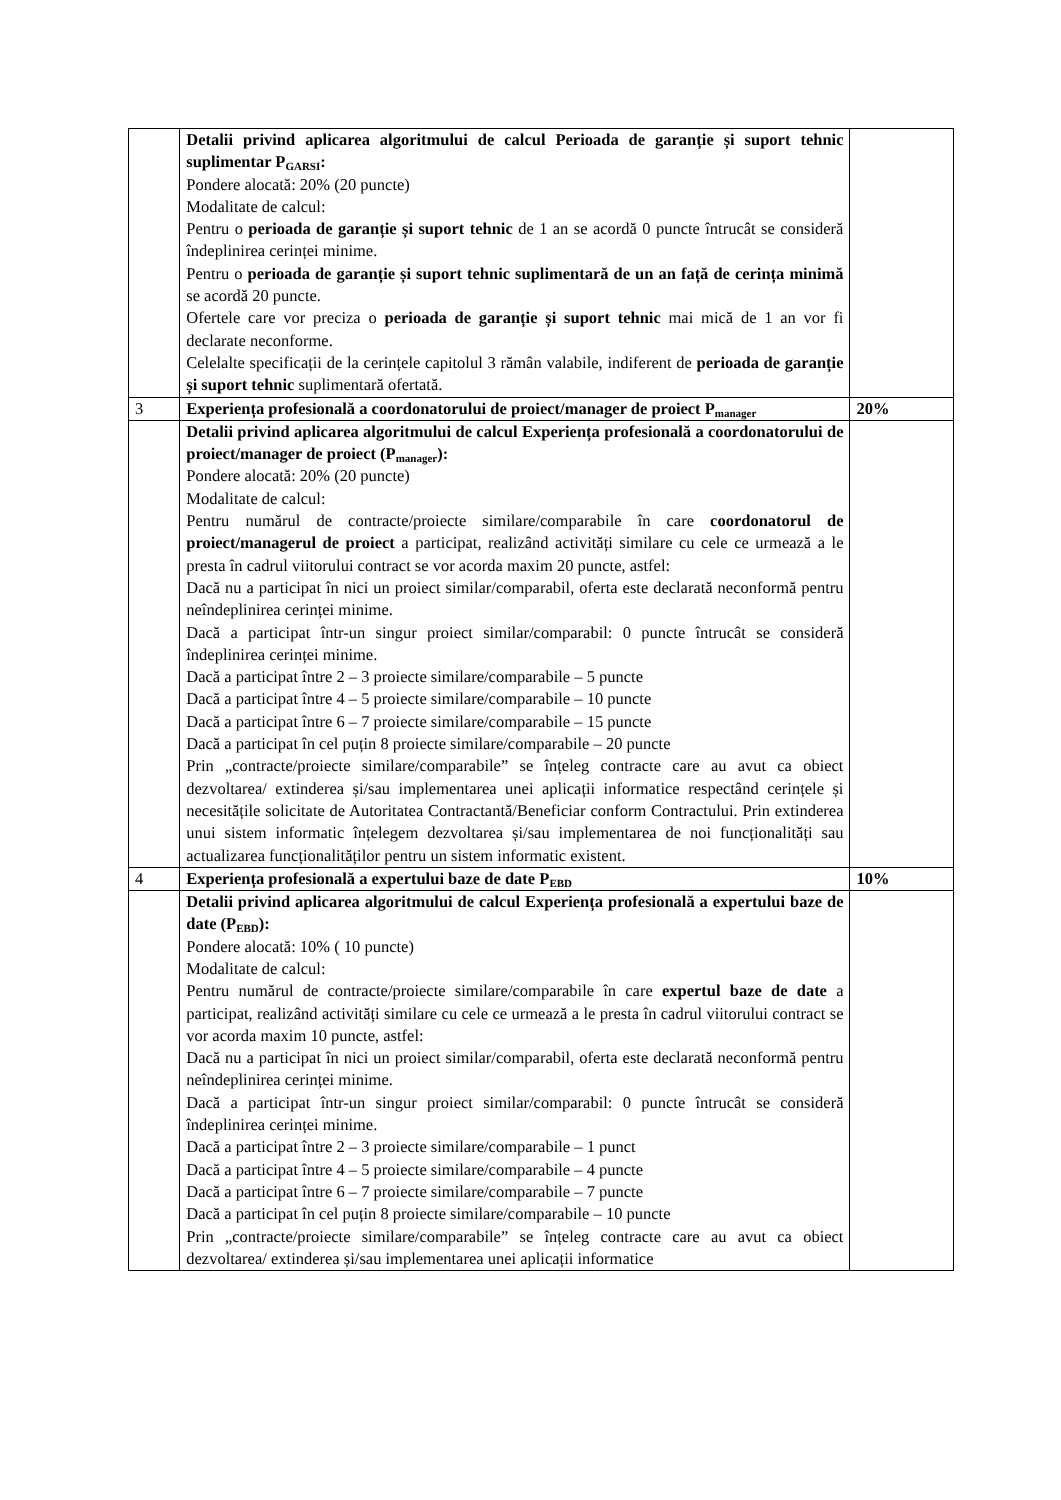| | Detalii privind aplicarea algoritmului de calcul Perioada de garanție și suport tehnic suplimentar P<sub>GARSI</sub>: Pondere alocată: 20% (20 puncte) Modalitate de calcul: Pentru o perioada de garanție și suport tehnic de 1 an se acordă 0 puncte întrucât se consideră îndeplinirea cerinței minime. Pentru o perioada de garanție și suport tehnic suplimentară de un an față de cerința minimă se acordă 20 puncte. Ofertele care vor preciza o perioada de garanție și suport tehnic mai mică de 1 an vor fi declarate neconforme. Celelalte specificații de la cerințele capitolul 3 rămân valabile, indiferent de perioada de garanție și suport tehnic suplimentară ofertată. | |
| 3 | Experiența profesională a coordonatorului de proiect/manager de proiect P<sub>manager</sub> | 20% |
| | Detalii privind aplicarea algoritmului de calcul Experiența profesională a coordonatorului de proiect/manager de proiect (P<sub>manager</sub>): Pondere alocată: 20% (20 puncte) Modalitate de calcul: Pentru numărul de contracte/proiecte similare/comparabile în care coordonatorul de proiect/managerul de proiect a participat, realizând activități similare cu cele ce urmează a le presta în cadrul viitorului contract se vor acorda maxim 20 puncte, astfel: Dacă nu a participat în nici un proiect similar/comparabil, oferta este declarată neconformă pentru neîndeplinirea cerinței minime. Dacă a participat într-un singur proiect similar/comparabil: 0 puncte întrucât se consideră îndeplinirea cerinței minime. Dacă a participat între 2 – 3 proiecte similare/comparabile – 5 puncte Dacă a participat între 4 – 5 proiecte similare/comparabile – 10 puncte Dacă a participat între 6 – 7 proiecte similare/comparabile – 15 puncte Dacă a participat în cel puțin 8 proiecte similare/comparabile – 20 puncte Prin „contracte/proiecte similare/comparabile” se înțeleg contracte care au avut ca obiect dezvoltarea/ extinderea și/sau implementarea unei aplicații informatice respectând cerințele și necesitățile solicitate de Autoritatea Contractantă/Beneficiar conform Contractului. Prin extinderea unui sistem informatic înțelegem dezvoltarea și/sau implementarea de noi funcționalități sau actualizarea funcționalităților pentru un sistem informatic existent. | |
| 4 | Experiența profesională a expertului baze de date P<sub>EBD</sub> | 10% |
| | Detalii privind aplicarea algoritmului de calcul Experiența profesională a expertului baze de date (P<sub>EBD</sub>): Pondere alocată: 10% ( 10 puncte) Modalitate de calcul: Pentru numărul de contracte/proiecte similare/comparabile în care expertul baze de date a participat, realizând activități similare cu cele ce urmează a le presta în cadrul viitorului contract se vor acorda maxim 10 puncte, astfel: Dacă nu a participat în nici un proiect similar/comparabil, oferta este declarată neconformă pentru neîndeplinirea cerinței minime. Dacă a participat într-un singur proiect similar/comparabil: 0 puncte întrucât se consideră îndeplinirea cerinței minime. Dacă a participat între 2 – 3 proiecte similare/comparabile – 1 punct Dacă a participat între 4 – 5 proiecte similare/comparabile – 4 puncte Dacă a participat între 6 – 7 proiecte similare/comparabile – 7 puncte Dacă a participat în cel puțin 8 proiecte similare/comparabile – 10 puncte Prin „contracte/proiecte similare/comparabile” se înțeleg contracte care au avut ca obiect dezvoltarea/ extinderea și/sau implementarea unei aplicații informatice | |